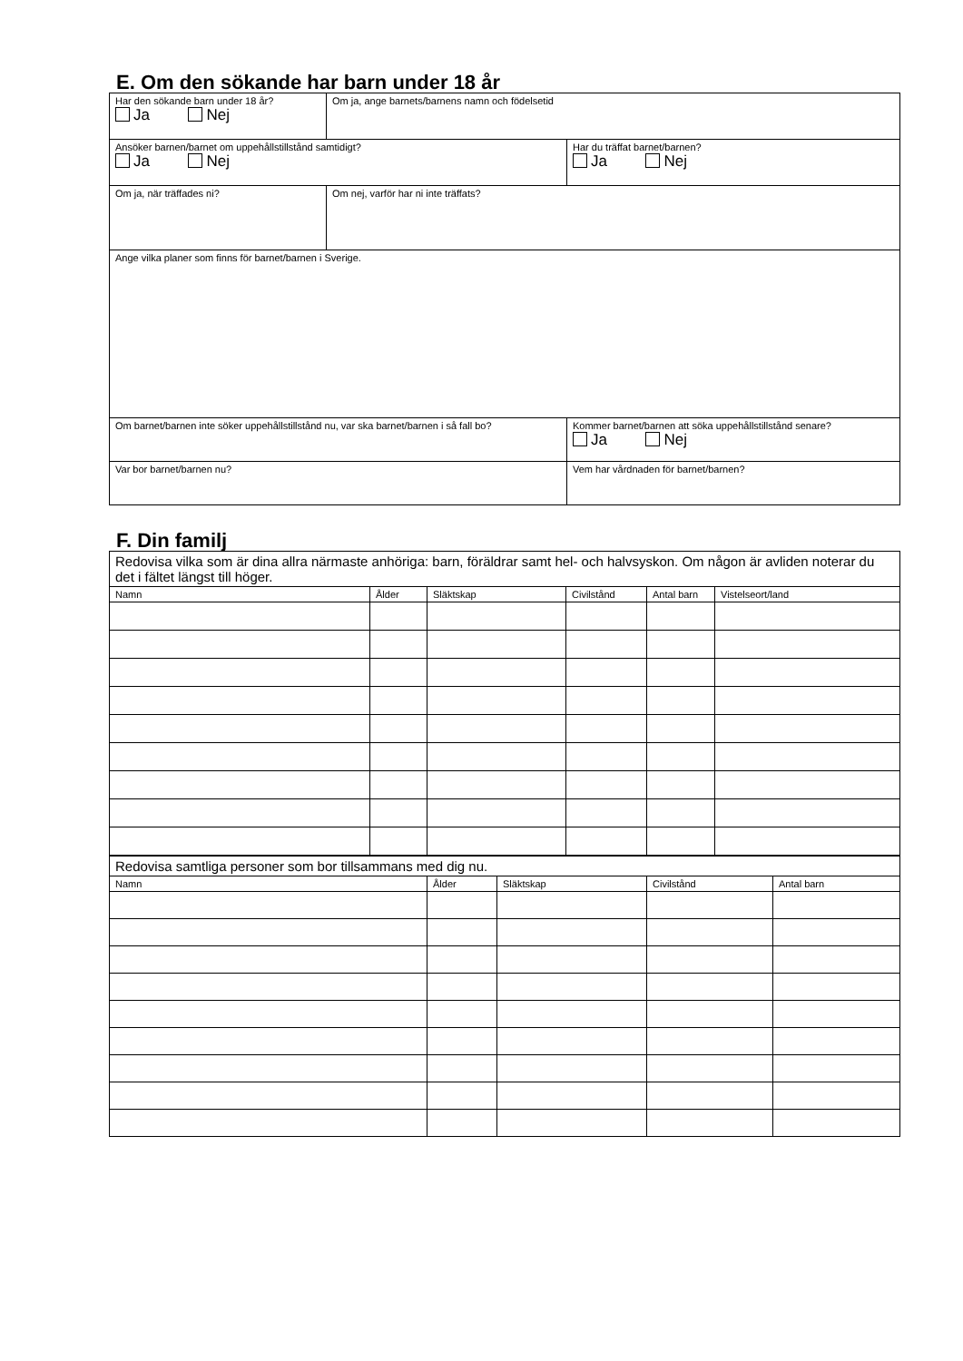E. Om den sökande har barn under 18 år
| Har den sökande barn under 18 år? Ja Nej | Om ja, ange barnets/barnens namn och födelsetid | | |
| Ansöker barnen/barnet om uppehållstillstånd samtidigt? Ja Nej | | Har du träffat barnet/barnen? Ja Nej | |
| Om ja, när träffades ni? | Om nej, varför har ni inte träffats? | | |
| Ange vilka planer som finns för barnet/barnen i Sverige. | | | |
| Om barnet/barnen inte söker uppehållstillstånd nu, var ska barnet/barnen i så fall bo? | | | Kommer barnet/barnen att söka uppehållstillstånd senare? Ja Nej |
| Var bor barnet/barnen nu? | | | Vem har vårdnaden för barnet/barnen? |
F. Din familj
| Redovisa vilka som är dina allra närmaste anhöriga: barn, föräldrar samt hel- och halvsyskon. Om någon är avliden noterar du det i fältet längst till höger. | | | | | |
| Namn | Ålder | Släktskap | Civilstånd | Antal barn | Vistelseort/land |
| Redovisa samtliga personer som bor tillsammans med dig nu. | | | | |
| Namn | Ålder | Släktskap | Civilstånd | Antal barn |